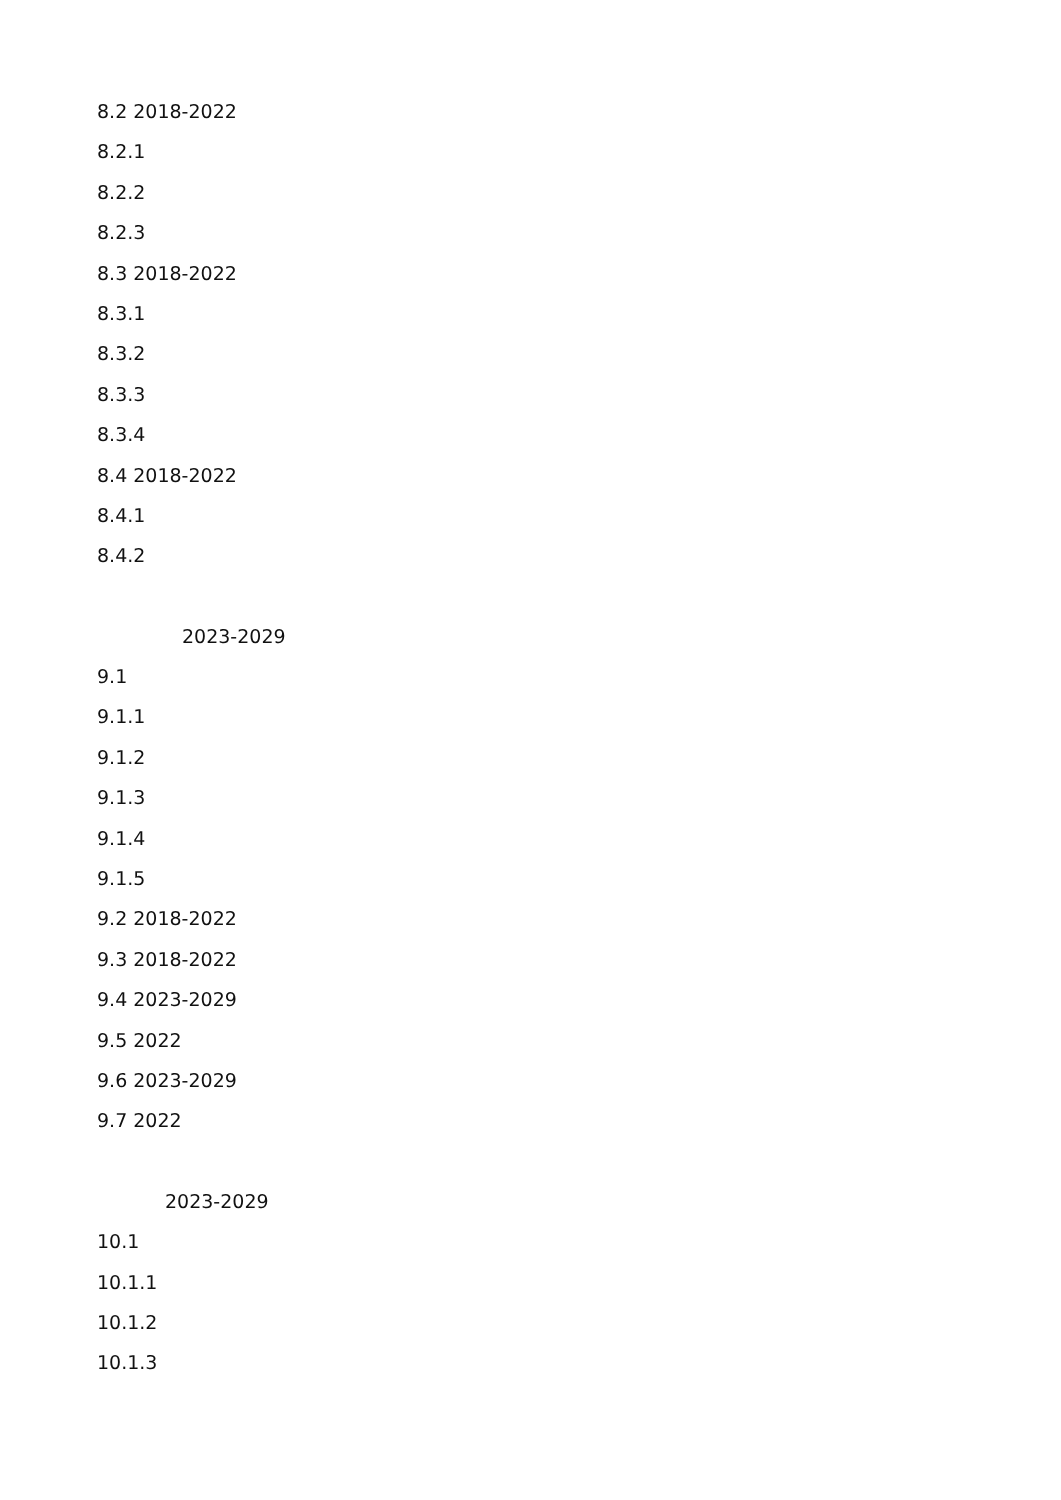8.2 2018-2022
8.2.1
8.2.2
8.2.3
8.3 2018-2022
8.3.1
8.3.2
8.3.3
8.3.4
8.4 2018-2022
8.4.1
8.4.2
2023-2029
9.1
9.1.1
9.1.2
9.1.3
9.1.4
9.1.5
9.2 2018-2022
9.3 2018-2022
9.4 2023-2029
9.5 2022
9.6 2023-2029
9.7 2022
2023-2029
10.1
10.1.1
10.1.2
10.1.3